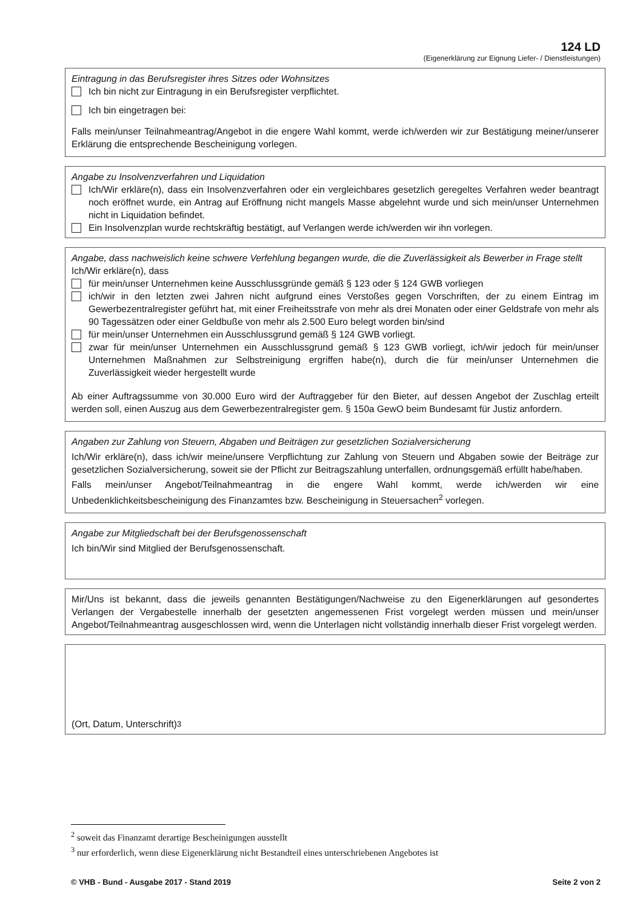124 LD
(Eigenerklärung zur Eignung Liefer- / Dienstleistungen)
Eintragung in das Berufsregister ihres Sitzes oder Wohnsitzes
Ich bin nicht zur Eintragung in ein Berufsregister verpflichtet.
Ich bin eingetragen bei:
Falls mein/unser Teilnahmeantrag/Angebot in die engere Wahl kommt, werde ich/werden wir zur Bestätigung meiner/unserer Erklärung die entsprechende Bescheinigung vorlegen.
Angabe zu Insolvenzverfahren und Liquidation
Ich/Wir erkläre(n), dass ein Insolvenzverfahren oder ein vergleichbares gesetzlich geregeltes Verfahren weder beantragt noch eröffnet wurde, ein Antrag auf Eröffnung nicht mangels Masse abgelehnt wurde und sich mein/unser Unternehmen nicht in Liquidation befindet.
Ein Insolvenzplan wurde rechtskräftig bestätigt, auf Verlangen werde ich/werden wir ihn vorlegen.
Angabe, dass nachweislich keine schwere Verfehlung begangen wurde, die die Zuverlässigkeit als Bewerber in Frage stellt
Ich/Wir erkläre(n), dass
für mein/unser Unternehmen keine Ausschlussgründe gemäß § 123 oder § 124 GWB vorliegen
ich/wir in den letzten zwei Jahren nicht aufgrund eines Verstoßes gegen Vorschriften, der zu einem Eintrag im Gewerbezentralregister geführt hat, mit einer Freiheitsstrafe von mehr als drei Monaten oder einer Geldstrafe von mehr als 90 Tagessätzen oder einer Geldbuße von mehr als 2.500 Euro belegt worden bin/sind
für mein/unser Unternehmen ein Ausschlussgrund gemäß § 124 GWB vorliegt.
zwar für mein/unser Unternehmen ein Ausschlussgrund gemäß § 123 GWB vorliegt, ich/wir jedoch für mein/unser Unternehmen Maßnahmen zur Selbstreinigung ergriffen habe(n), durch die für mein/unser Unternehmen die Zuverlässigkeit wieder hergestellt wurde
Ab einer Auftragssumme von 30.000 Euro wird der Auftraggeber für den Bieter, auf dessen Angebot der Zuschlag erteilt werden soll, einen Auszug aus dem Gewerbezentralregister gem. § 150a GewO beim Bundesamt für Justiz anfordern.
Angaben zur Zahlung von Steuern, Abgaben und Beiträgen zur gesetzlichen Sozialversicherung
Ich/Wir erkläre(n), dass ich/wir meine/unsere Verpflichtung zur Zahlung von Steuern und Abgaben sowie der Beiträge zur gesetzlichen Sozialversicherung, soweit sie der Pflicht zur Beitragszahlung unterfallen, ordnungsgemäß erfüllt habe/haben.
Falls mein/unser Angebot/Teilnahmeantrag in die engere Wahl kommt, werde ich/werden wir eine Unbedenklichkeitsbescheinigung des Finanzamtes bzw. Bescheinigung in Steuersachen<sup>2</sup> vorlegen.
Angabe zur Mitgliedschaft bei der Berufsgenossenschaft
Ich bin/Wir sind Mitglied der Berufsgenossenschaft.
Mir/Uns ist bekannt, dass die jeweils genannten Bestätigungen/Nachweise zu den Eigenerklärungen auf gesondertes Verlangen der Vergabestelle innerhalb der gesetzten angemessenen Frist vorgelegt werden müssen und mein/unser Angebot/Teilnahmeantrag ausgeschlossen wird, wenn die Unterlagen nicht vollständig innerhalb dieser Frist vorgelegt werden.
(Ort, Datum, Unterschrift)<sup>3</sup>
<sup>2</sup> soweit das Finanzamt derartige Bescheinigungen ausstellt
<sup>3</sup> nur erforderlich, wenn diese Eigenerklärung nicht Bestandteil eines unterschriebenen Angebotes ist
© VHB - Bund - Ausgabe 2017 - Stand 2019 Seite 2 von 2